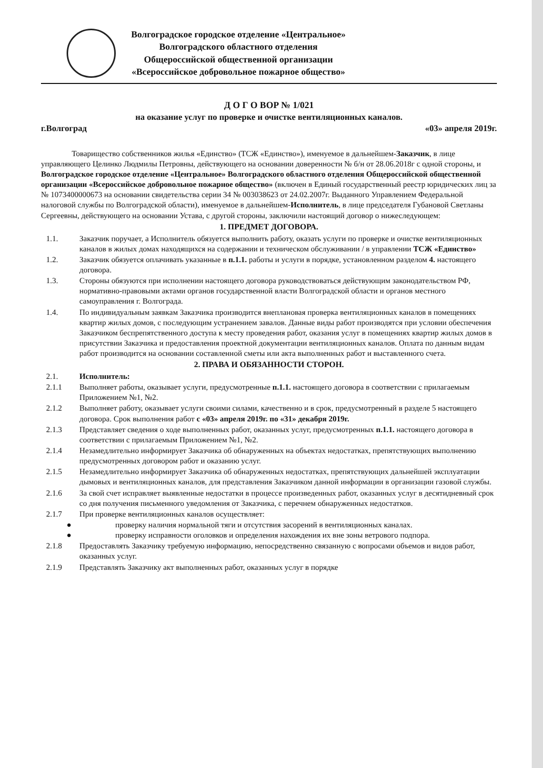Волгоградское городское отделение «Центральное»
Волгоградского областного отделения
Общероссийской общественной организации
«Всероссийское добровольное пожарное общество»
Д О Г О ВОР № 1/021
на оказание услуг по проверке и очистке вентиляционных каналов.
г.Волгоград «03» апреля 2019г.
Товарищество собственников жилья «Единство» (ТСЖ «Единство»), именуемое в дальнейшем-Заказчик, в лице управляющего Целинко Людмилы Петровны, действующего на основании доверенности № б/н от 28.06.2018г с одной стороны, и Волгоградское городское отделение «Центральное» Волгоградского областного отделения Общероссийской общественной организации «Всероссийское добровольное пожарное общество» (включен в Единый государственный реестр юридических лиц за № 1073400000673 на основании свидетельства серии 34 № 003038623 от 24.02.2007г. Выданного Управлением Федеральной налоговой службы по Волгоградской области), именуемое в дальнейшем-Исполнитель, в лице председателя Губановой Светланы Сергеевны, действующего на основании Устава, с другой стороны, заключили настоящий договор о нижеследующем:
1. ПРЕДМЕТ ДОГОВОРА.
1.1. Заказчик поручает, а Исполнитель обязуется выполнить работу, оказать услуги по проверке и очистке вентиляционных каналов в жилых домах находящихся на содержании и техническом обслуживании / в управлении ТСЖ «Единство»
1.2. Заказчик обязуется оплачивать указанные в п.1.1. работы и услуги в порядке, установленном разделом 4. настоящего договора.
1.3. Стороны обязуются при исполнении настоящего договора руководствоваться действующим законодательством РФ, нормативно-правовыми актами органов государственной власти Волгоградской области и органов местного самоуправления г. Волгограда.
1.4. По индивидуальным заявкам Заказчика производится внеплановая проверка вентиляционных каналов в помещениях квартир жилых домов, с последующим устранением завалов. Данные виды работ производятся при условии обеспечения Заказчиком беспрепятственного доступа к месту проведения работ, оказания услуг в помещениях квартир жилых домов в присутствии Заказчика и предоставления проектной документации вентиляционных каналов. Оплата по данным видам работ производится на основании составленной сметы или акта выполненных работ и выставленного счета.
2. ПРАВА И ОБЯЗАННОСТИ СТОРОН.
2.1. Исполнитель:
2.1.1 Выполняет работы, оказывает услуги, предусмотренные п.1.1. настоящего договора в соответствии с прилагаемым Приложением №1, №2.
2.1.2 Выполняет работу, оказывает услуги своими силами, качественно и в срок, предусмотренный в разделе 5 настоящего договора. Срок выполнения работ с «03» апреля 2019г. по «31» декабря 2019г.
2.1.3 Представляет сведения о ходе выполненных работ, оказанных услуг, предусмотренных п.1.1. настоящего договора в соответствии с прилагаемым Приложением №1, №2.
2.1.4 Незамедлительно информирует Заказчика об обнаруженных на объектах недостатках, препятствующих выполнению предусмотренных договором работ и оказанию услуг.
2.1.5 Незамедлительно информирует Заказчика об обнаруженных недостатках, препятствующих дальнейшей эксплуатации дымовых и вентиляционных каналов, для представления Заказчиком данной информации в организации газовой службы.
2.1.6 За свой счет исправляет выявленные недостатки в процессе произведенных работ, оказанных услуг в десятидневный срок со дня получения письменного уведомления от Заказчика, с перечнем обнаруженных недостатков.
2.1.7 При проверке вентиляционных каналов осуществляет:
● проверку наличия нормальной тяги и отсутствия засорений в вентиляционных каналах.
● проверку исправности оголовков и определения нахождения их вне зоны ветрового подпора.
2.1.8 Предоставлять Заказчику требуемую информацию, непосредственно связанную с вопросами объемов и видов работ, оказанных услуг.
2.1.9 Представлять Заказчику акт выполненных работ, оказанных услуг в порядке